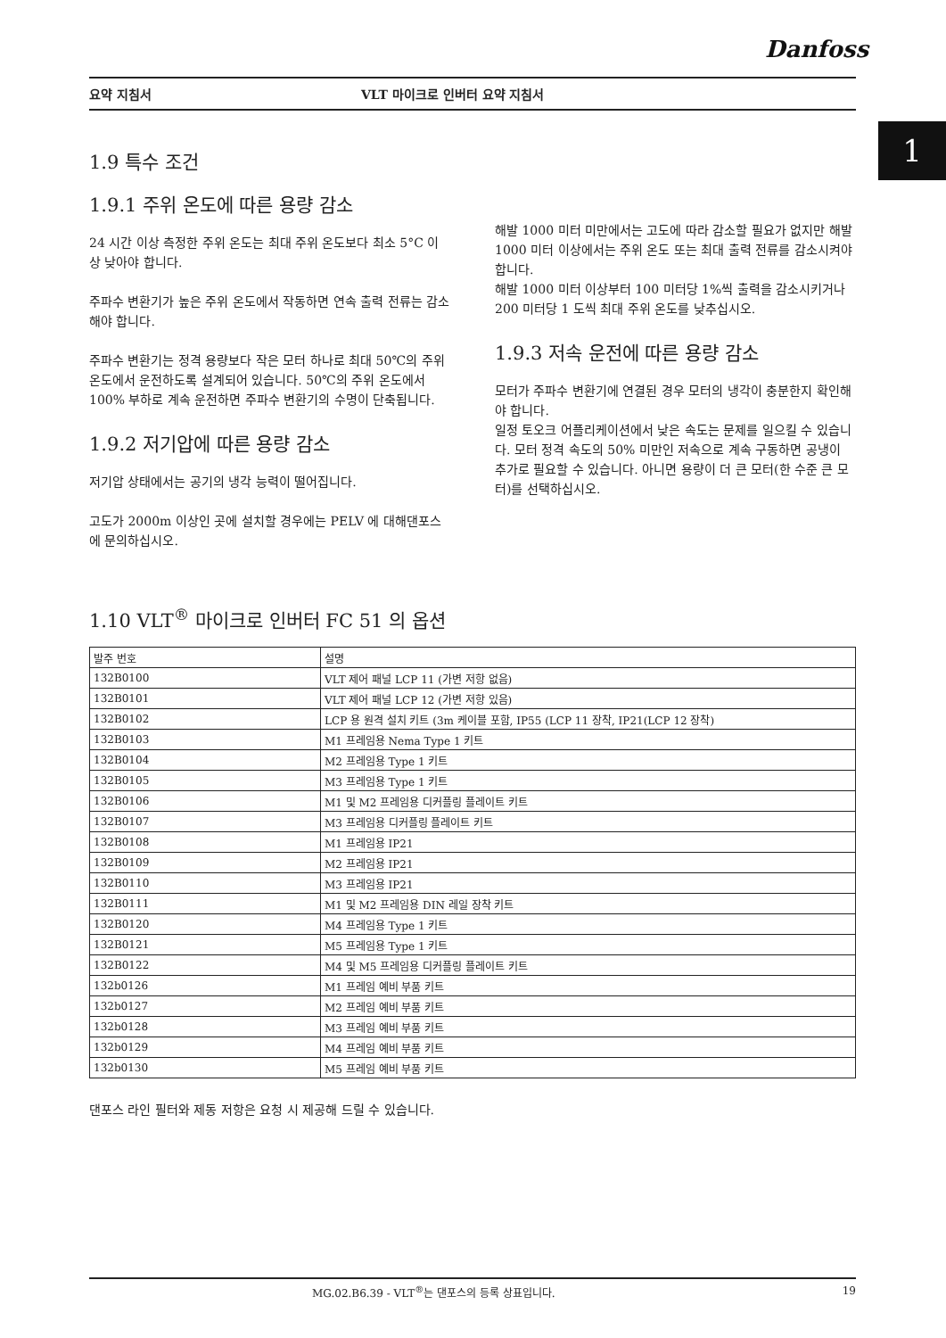Danfoss
요약 지침서 VLT 마이크로 인버터 요약 지침서
1
1.9 특수 조건
1.9.1 주위 온도에 따른 용량 감소
24 시간 이상 측정한 주위 온도는 최대 주위 온도보다 최소 5°C 이상 낮아야 합니다.
주파수 변환기가 높은 주위 온도에서 작동하면 연속 출력 전류는 감소해야 합니다.
주파수 변환기는 정격 용량보다 작은 모터 하나로 최대 50℃의 주위 온도에서 운전하도록 설계되어 있습니다. 50℃의 주위 온도에서 100% 부하로 계속 운전하면 주파수 변환기의 수명이 단축됩니다.
1.9.2 저기압에 따른 용량 감소
저기압 상태에서는 공기의 냉각 능력이 떨어집니다.
고도가 2000m 이상인 곳에 설치할 경우에는 PELV 에 대해댄포스에 문의하십시오.
해발 1000 미터 미만에서는 고도에 따라 감소할 필요가 없지만 해발 1000 미터 이상에서는 주위 온도 또는 최대 출력 전류를 감소시켜야 합니다.
해발 1000 미터 이상부터 100 미터당 1%씩 출력을 감소시키거나 200 미터당 1 도씩 최대 주위 온도를 낮추십시오.
1.9.3 저속 운전에 따른 용량 감소
모터가 주파수 변환기에 연결된 경우 모터의 냉각이 충분한지 확인해야 합니다.
일정 토오크 어플리케이션에서 낮은 속도는 문제를 일으킬 수 있습니다. 모터 정격 속도의 50% 미만인 저속으로 계속 구동하면 공냉이 추가로 필요할 수 있습니다. 아니면 용량이 더 큰 모터(한 수준 큰 모터)를 선택하십시오.
1.10 VLT<sup>®</sup> 마이크로 인버터 FC 51 의 옵션
| 발주 번호 | 설명 |
| 132B0100 | VLT 제어 패널 LCP 11 (가변 저항 없음) |
| 132B0101 | VLT 제어 패널 LCP 12 (가변 저항 있음) |
| 132B0102 | LCP 용 원격 설치 키트 (3m 케이블 포함, IP55 (LCP 11 장착, IP21(LCP 12 장착) |
| 132B0103 | M1 프레임용 Nema Type 1 키트 |
| 132B0104 | M2 프레임용 Type 1 키트 |
| 132B0105 | M3 프레임용 Type 1 키트 |
| 132B0106 | M1 및 M2 프레임용 디커플링 플레이트 키트 |
| 132B0107 | M3 프레임용 디커플링 플레이트 키트 |
| 132B0108 | M1 프레임용 IP21 |
| 132B0109 | M2 프레임용 IP21 |
| 132B0110 | M3 프레임용 IP21 |
| 132B0111 | M1 및 M2 프레임용 DIN 레일 장착 키트 |
| 132B0120 | M4 프레임용 Type 1 키트 |
| 132B0121 | M5 프레임용 Type 1 키트 |
| 132B0122 | M4 및 M5 프레임용 디커플링 플레이트 키트 |
| 132b0126 | M1 프레임 예비 부품 키트 |
| 132b0127 | M2 프레임 예비 부품 키트 |
| 132b0128 | M3 프레임 예비 부품 키트 |
| 132b0129 | M4 프레임 예비 부품 키트 |
| 132b0130 | M5 프레임 예비 부품 키트 |
댄포스 라인 필터와 제동 저항은 요청 시 제공해 드릴 수 있습니다.
MG.02.B6.39 - VLT<sup>®</sup>는 댄포스의 등록 상표입니다. 19